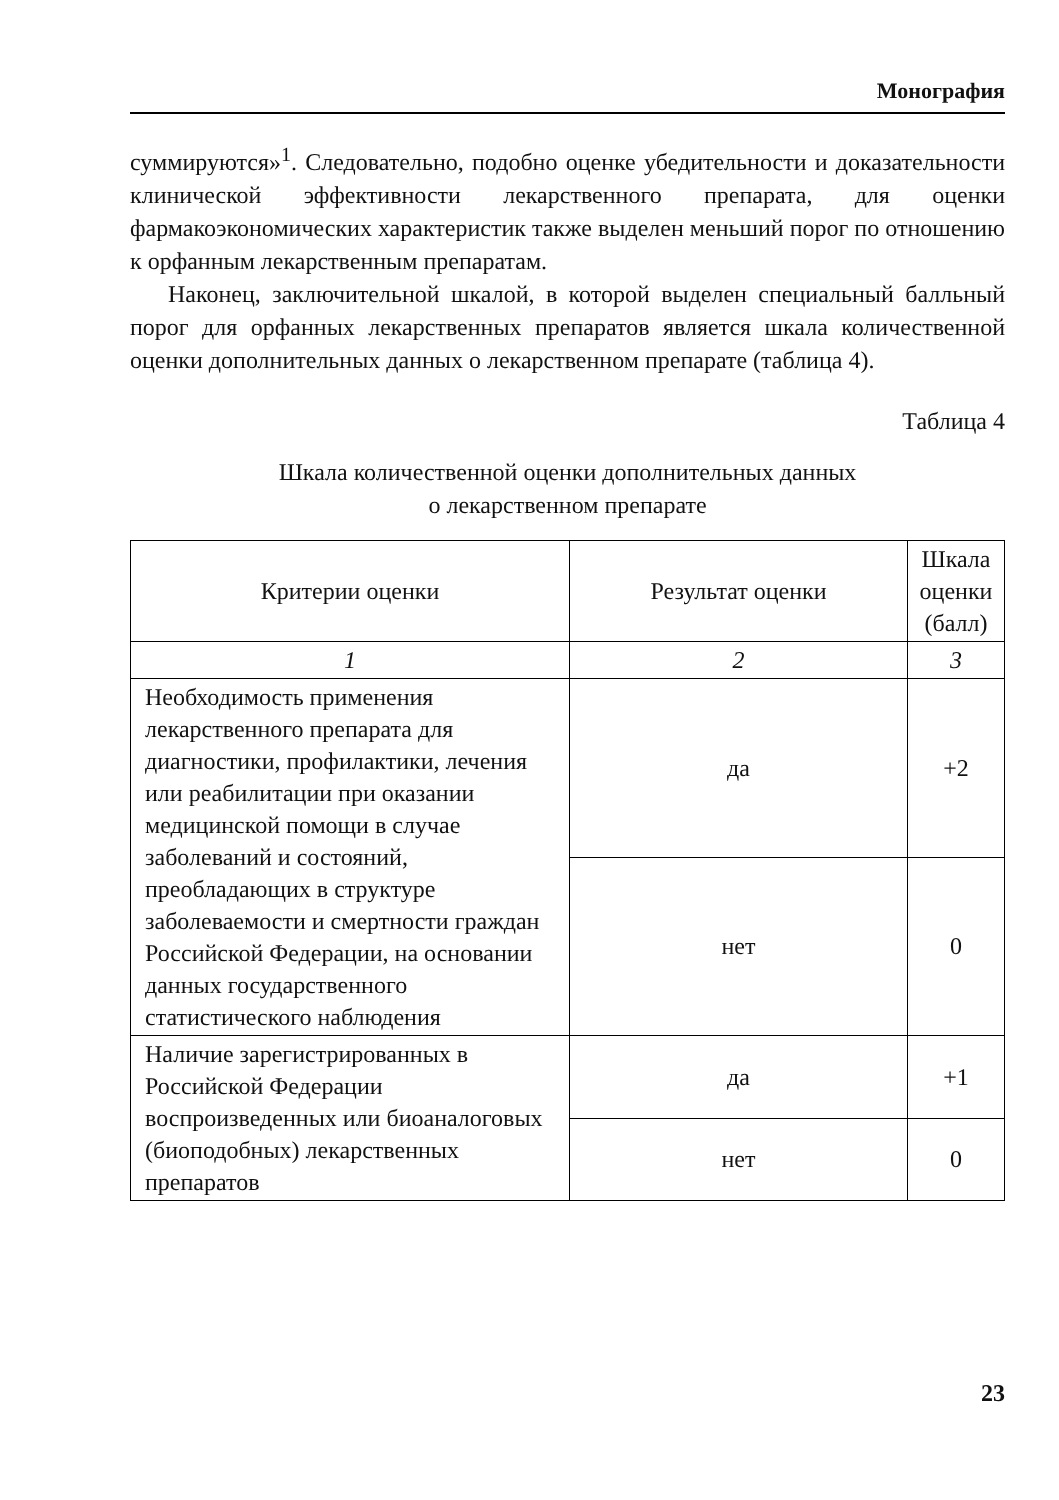Монография
суммируются»<sup>1</sup>. Следовательно, подобно оценке убедительности и доказательности клинической эффективности лекарственного препарата, для оценки фармакоэкономических характеристик также выделен меньший порог по отношению к орфанным лекарственным препаратам.
Наконец, заключительной шкалой, в которой выделен специальный балльный порог для орфанных лекарственных препаратов является шкала количественной оценки дополнительных данных о лекарственном препарате (таблица 4).
Таблица 4
Шкала количественной оценки дополнительных данных
о лекарственном препарате
| Критерии оценки | Результат оценки | Шкала оценки (балл) |
| --- | --- | --- |
| 1 | 2 | 3 |
| Необходимость применения лекарственного препарата для диагностики, профилактики, лечения или реабилитации при оказании медицинской помощи в случае заболеваний и состояний, преобладающих в структуре заболеваемости и смертности граждан Российской Федерации, на основании данных государственного статистического наблюдения | да | +2 |
| | нет | 0 |
| Наличие зарегистрированных в Российской Федерации воспроизведенных или биоаналоговых (биоподобных) лекарственных препаратов | да | +1 |
| | нет | 0 |
23